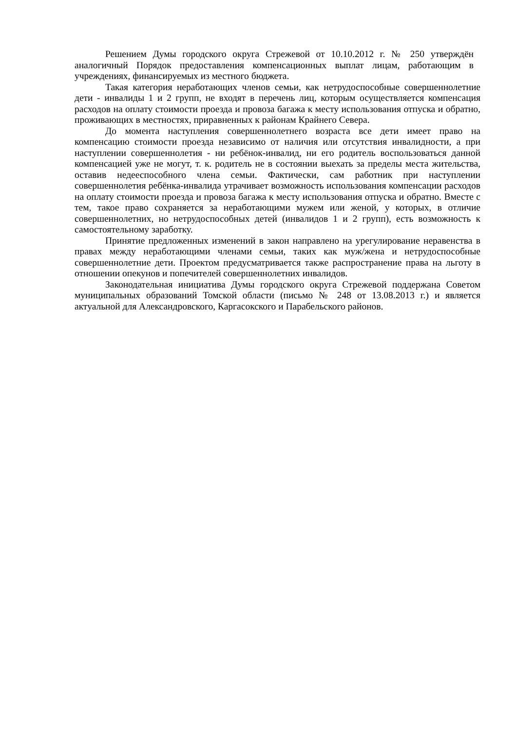Решением Думы городского округа Стрежевой от 10.10.2012 г. № 250 утверждён аналогичный Порядок предоставления компенсационных выплат лицам, работающим в учреждениях, финансируемых из местного бюджета.
Такая категория неработающих членов семьи, как нетрудоспособные совершеннолетние дети - инвалиды 1 и 2 групп, не входят в перечень лиц, которым осуществляется компенсация расходов на оплату стоимости проезда и провоза багажа к месту использования отпуска и обратно, проживающих в местностях, приравненных к районам Крайнего Севера.
До момента наступления совершеннолетнего возраста все дети имеет право на компенсацию стоимости проезда независимо от наличия или отсутствия инвалидности, а при наступлении совершеннолетия - ни ребёнок-инвалид, ни его родитель воспользоваться данной компенсацией уже не могут, т. к. родитель не в состоянии выехать за пределы места жительства, оставив недееспособного члена семьи. Фактически, сам работник при наступлении совершеннолетия ребёнка-инвалида утрачивает возможность использования компенсации расходов на оплату стоимости проезда и провоза багажа к месту использования отпуска и обратно. Вместе с тем, такое право сохраняется за неработающими мужем или женой, у которых, в отличие совершеннолетних, но нетрудоспособных детей (инвалидов 1 и 2 групп), есть возможность к самостоятельному заработку.
Принятие предложенных изменений в закон направлено на урегулирование неравенства в правах между неработающими членами семьи, таких как муж/жена и нетрудоспособные совершеннолетние дети. Проектом предусматривается также распространение права на льготу в отношении опекунов и попечителей совершеннолетних инвалидов.
Законодательная инициатива Думы городского округа Стрежевой поддержана Советом муниципальных образований Томской области (письмо № 248 от 13.08.2013 г.) и является актуальной для Александровского, Каргасокского и Парабельского районов.